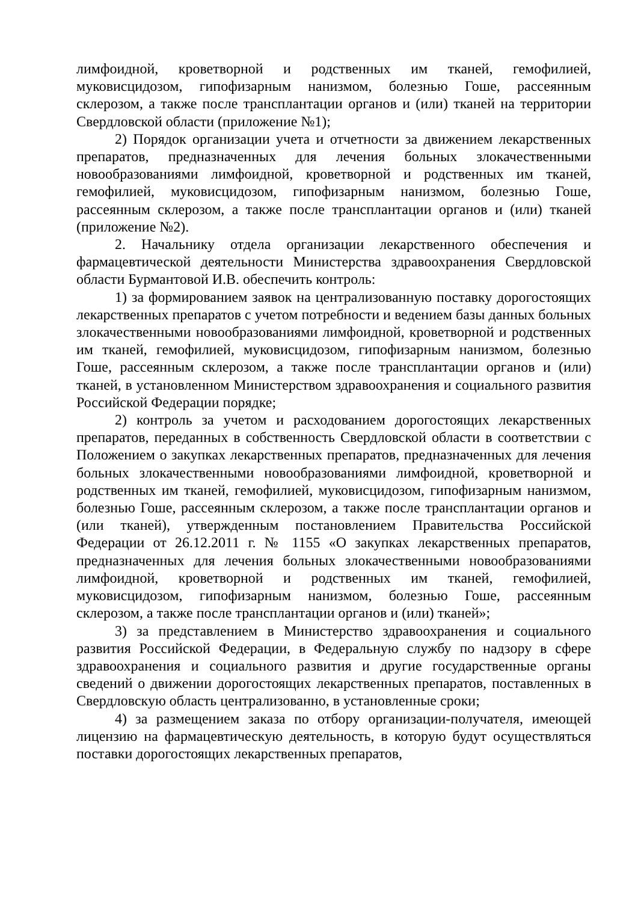лимфоидной, кроветворной и родственных им тканей, гемофилией, муковисцидозом, гипофизарным нанизмом, болезнью Гоше, рассеянным склерозом, а также после трансплантации органов и (или) тканей на территории Свердловской области (приложение №1);
2) Порядок организации учета и отчетности за движением лекарственных препаратов, предназначенных для лечения больных злокачественными новообразованиями лимфоидной, кроветворной и родственных им тканей, гемофилией, муковисцидозом, гипофизарным нанизмом, болезнью Гоше, рассеянным склерозом, а также после трансплантации органов и (или) тканей (приложение №2).
2. Начальнику отдела организации лекарственного обеспечения и фармацевтической деятельности Министерства здравоохранения Свердловской области Бурмантовой И.В. обеспечить контроль:
1) за формированием заявок на централизованную поставку дорогостоящих лекарственных препаратов с учетом потребности и ведением базы данных больных злокачественными новообразованиями лимфоидной, кроветворной и родственных им тканей, гемофилией, муковисцидозом, гипофизарным нанизмом, болезнью Гоше, рассеянным склерозом, а также после трансплантации органов и (или) тканей, в установленном Министерством здравоохранения и социального развития Российской Федерации порядке;
2) контроль за учетом и расходованием дорогостоящих лекарственных препаратов, переданных в собственность Свердловской области в соответствии с Положением о закупках лекарственных препаратов, предназначенных для лечения больных злокачественными новообразованиями лимфоидной, кроветворной и родственных им тканей, гемофилией, муковисцидозом, гипофизарным нанизмом, болезнью Гоше, рассеянным склерозом, а также после трансплантации органов и (или тканей), утвержденным постановлением Правительства Российской Федерации от 26.12.2011 г. № 1155 «О закупках лекарственных препаратов, предназначенных для лечения больных злокачественными новообразованиями лимфоидной, кроветворной и родственных им тканей, гемофилией, муковисцидозом, гипофизарным нанизмом, болезнью Гоше, рассеянным склерозом, а также после трансплантации органов и (или) тканей»;
3) за представлением в Министерство здравоохранения и социального развития Российской Федерации, в Федеральную службу по надзору в сфере здравоохранения и социального развития и другие государственные органы сведений о движении дорогостоящих лекарственных препаратов, поставленных в Свердловскую область централизованно, в установленные сроки;
4) за размещением заказа по отбору организации-получателя, имеющей лицензию на фармацевтическую деятельность, в которую будут осуществляться поставки дорогостоящих лекарственных препаратов,